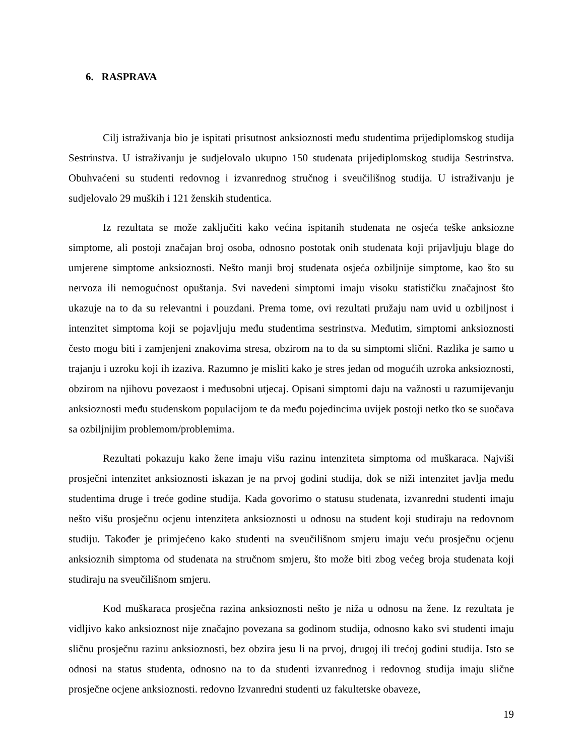6. RASPRAVA
Cilj istraživanja bio je ispitati prisutnost anksioznosti među studentima prijediplomskog studija Sestrinstva. U istraživanju je sudjelovalo ukupno 150 studenata prijediplomskog studija Sestrinstva. Obuhvaćeni su studenti redovnog i izvanrednog stručnog i sveučilišnog studija. U istraživanju je sudjelovalo 29 muških i 121 ženskih studentica.
Iz rezultata se može zaključiti kako većina ispitanih studenata ne osjeća teške anksiozne simptome, ali postoji značajan broj osoba, odnosno postotak onih studenata koji prijavljuju blage do umjerene simptome anksioznosti. Nešto manji broj studenata osjeća ozbiljnije simptome, kao što su nervoza ili nemogućnost opuštanja. Svi navedeni simptomi imaju visoku statističku značajnost što ukazuje na to da su relevantni i pouzdani. Prema tome, ovi rezultati pružaju nam uvid u ozbiljnost i intenzitet simptoma koji se pojavljuju među studentima sestrinstva. Međutim, simptomi anksioznosti često mogu biti i zamjenjeni znakovima stresa, obzirom na to da su simptomi slični. Razlika je samo u trajanju i uzroku koji ih izaziva. Razumno je misliti kako je stres jedan od mogućih uzroka anksioznosti, obzirom na njihovu povezaost i međusobni utjecaj. Opisani simptomi daju na važnosti u razumijevanju anksioznosti među studenskom populacijom te da među pojedincima uvijek postoji netko tko se suočava sa ozbiljnijim problemom/problemima.
Rezultati pokazuju kako žene imaju višu razinu intenziteta simptoma od muškaraca. Najviši prosječni intenzitet anksioznosti iskazan je na prvoj godini studija, dok se niži intenzitet javlja među studentima druge i treće godine studija. Kada govorimo o statusu studenata, izvanredni studenti imaju nešto višu prosječnu ocjenu intenziteta anksioznosti u odnosu na student koji studiraju na redovnom studiju. Također je primjećeno kako studenti na sveučilišnom smjeru imaju veću prosječnu ocjenu anksioznih simptoma od studenata na stručnom smjeru, što može biti zbog većeg broja studenata koji studiraju na sveučilišnom smjeru.
Kod muškaraca prosječna razina anksioznosti nešto je niža u odnosu na žene. Iz rezultata je vidljivo kako anksioznost nije značajno povezana sa godinom studija, odnosno kako svi studenti imaju sličnu prosječnu razinu anksioznosti, bez obzira jesu li na prvoj, drugoj ili trećoj godini studija. Isto se odnosi na status studenta, odnosno na to da studenti izvanrednog i redovnog studija imaju slične prosječne ocjene anksioznosti. redovno Izvanredni studenti uz fakultetske obaveze,
19